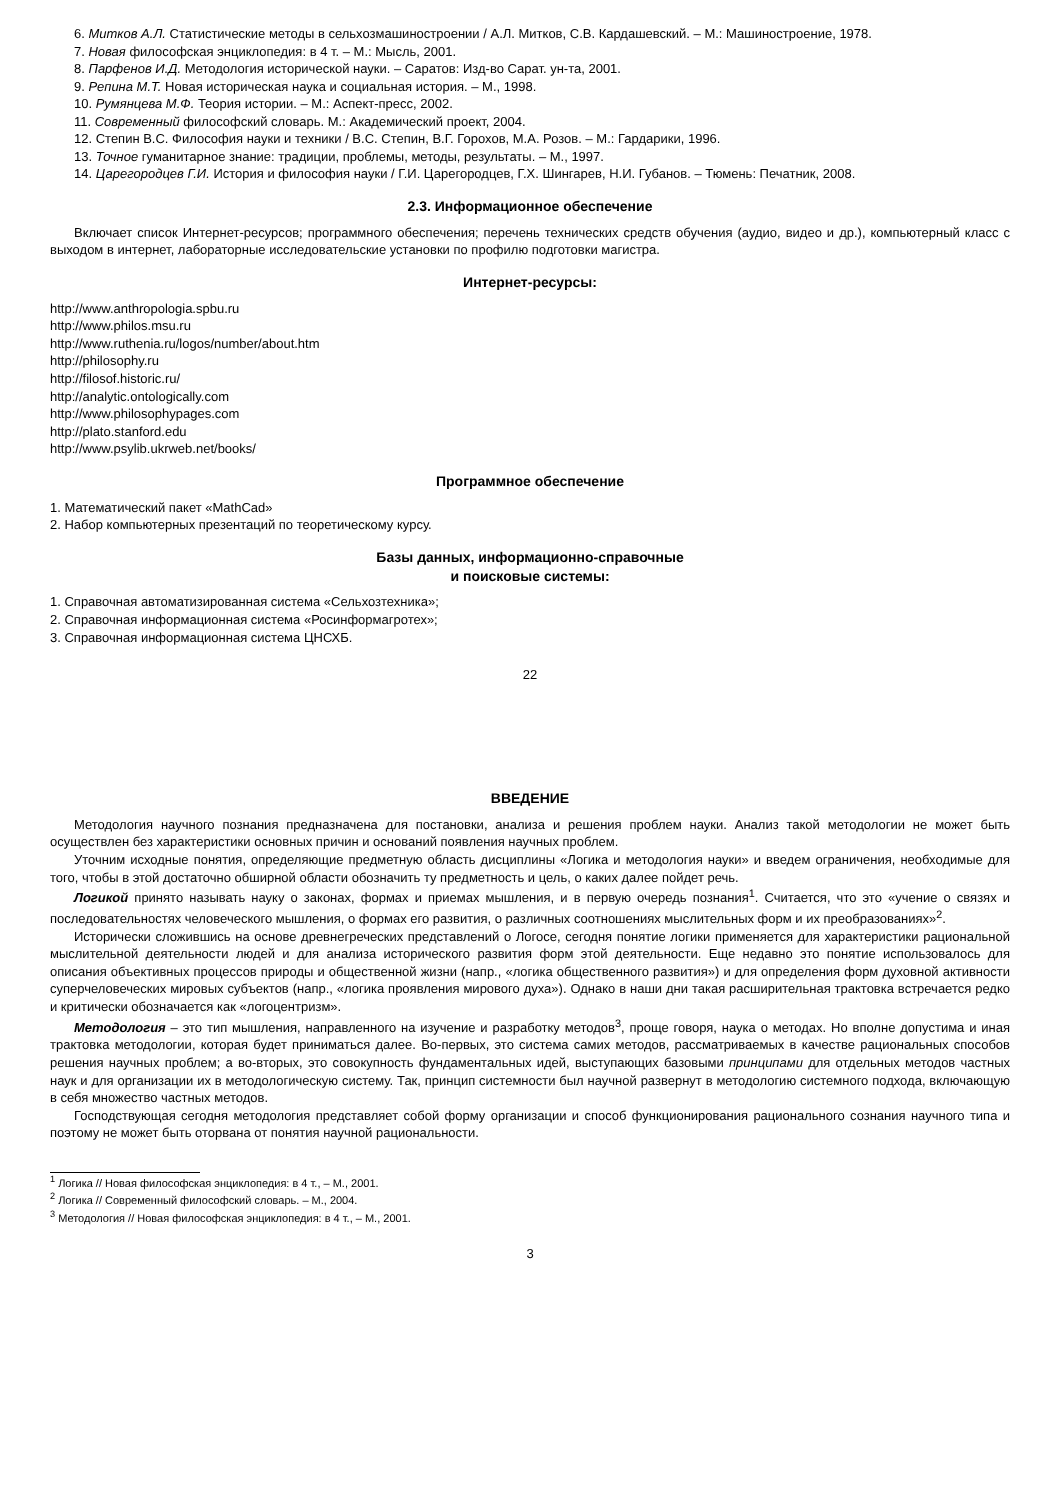6. Митков А.Л. Статистические методы в сельхозмашиностроении / А.Л. Митков, С.В. Кардашевский. – М.: Машиностроение, 1978.
7. Новая философская энциклопедия: в 4 т. – М.: Мысль, 2001.
8. Парфенов И.Д. Методология исторической науки. – Саратов: Изд-во Сарат. ун-та, 2001.
9. Репина М.Т. Новая историческая наука и социальная история. – М., 1998.
10. Румянцева М.Ф. Теория истории. – М.: Аспект-пресс, 2002.
11. Современный философский словарь. М.: Академический проект, 2004.
12. Степин В.С. Философия науки и техники / В.С. Степин, В.Г. Горохов, М.А. Розов. – М.: Гардарики, 1996.
13. Точное гуманитарное знание: традиции, проблемы, методы, результаты. – М., 1997.
14. Царегородцев Г.И. История и философия науки / Г.И. Царегородцев, Г.Х. Шингарев, Н.И. Губанов. – Тюмень: Печатник, 2008.
2.3. Информационное обеспечение
Включает список Интернет-ресурсов; программного обеспечения; перечень технических средств обучения (аудио, видео и др.), компьютерный класс с выходом в интернет, лабораторные исследовательские установки по профилю подготовки магистра.
Интернет-ресурсы:
http://www.anthropologia.spbu.ru
http://www.philos.msu.ru
http://www.ruthenia.ru/logos/number/about.htm
http://philosophy.ru
http://filosof.historic.ru/
http://analytic.ontologically.com
http://www.philosophypages.com
http://plato.stanford.edu
http://www.psylib.ukrweb.net/books/
Программное обеспечение
1. Математический пакет «MathCad»
2. Набор компьютерных презентаций по теоретическому курсу.
Базы данных, информационно-справочные
и поисковые системы:
1. Справочная автоматизированная система «Сельхозтехника»;
2. Справочная информационная система «Росинформагротех»;
3. Справочная информационная система ЦНСХБ.
22
ВВЕДЕНИЕ
Методология научного познания предназначена для постановки, анализа и решения проблем науки. Анализ такой методологии не может быть осуществлен без характеристики основных причин и оснований появления научных проблем.
Уточним исходные понятия, определяющие предметную область дисциплины «Логика и методология науки» и введем ограничения, необходимые для того, чтобы в этой достаточно обширной области обозначить ту предметность и цель, о каких далее пойдет речь.
Логикой принято называть науку о законах, формах и приемах мышления, и в первую очередь познания<sup>1</sup>. Считается, что это «учение о связях и последовательностях человеческого мышления, о формах его развития, о различных соотношениях мыслительных форм и их преобразованиях»<sup>2</sup>.
Исторически сложившись на основе древнегреческих представлений о Логосе, сегодня понятие логики применяется для характеристики рациональной мыслительной деятельности людей и для анализа исторического развития форм этой деятельности. Еще недавно это понятие использовалось для описания объективных процессов природы и общественной жизни (напр., «логика общественного развития») и для определения форм духовной активности суперчеловеческих мировых субъектов (напр., «логика проявления мирового духа»). Однако в наши дни такая расширительная трактовка встречается редко и критически обозначается как «логоцентризм».
Методология – это тип мышления, направленного на изучение и разработку методов<sup>3</sup>, проще говоря, наука о методах. Но вполне допустима и иная трактовка методологии, которая будет приниматься далее. Во-первых, это система самих методов, рассматриваемых в качестве рациональных способов решения научных проблем; а во-вторых, это совокупность фундаментальных идей, выступающих базовыми принципами для отдельных методов частных наук и для организации их в методологическую систему. Так, принцип системности был научной развернут в методологию системного подхода, включающую в себя множество частных методов.
Господствующая сегодня методология представляет собой форму организации и способ функционирования рационального сознания научного типа и поэтому не может быть оторвана от понятия научной рациональности.
<sup>1</sup> Логика // Новая философская энциклопедия: в 4 т., – М., 2001.
<sup>2</sup> Логика // Современный философский словарь. – М., 2004.
<sup>3</sup> Методология // Новая философская энциклопедия: в 4 т., – М., 2001.
3